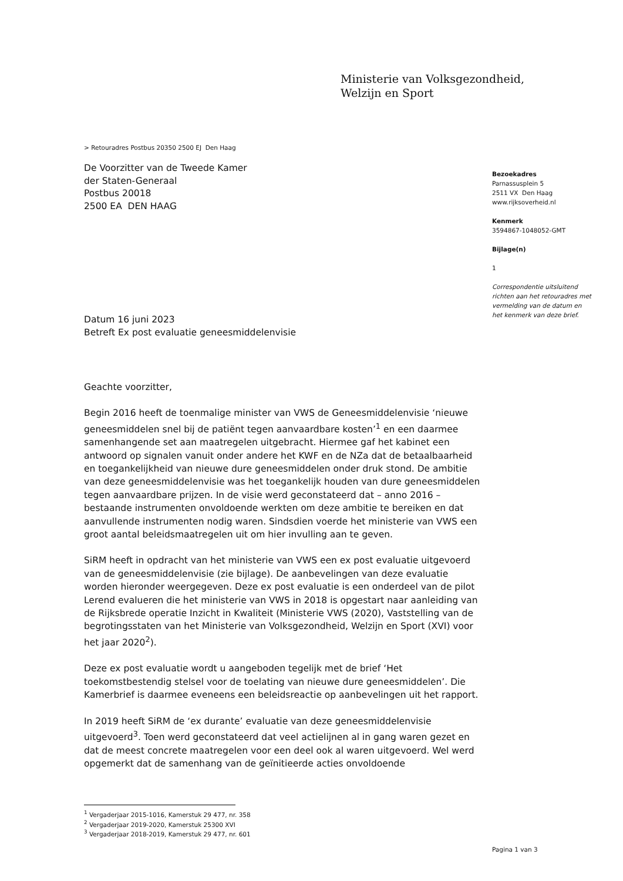Ministerie van Volksgezondheid,
Welzijn en Sport
> Retouradres Postbus 20350 2500 EJ Den Haag
De Voorzitter van de Tweede Kamer
der Staten-Generaal
Postbus 20018
2500 EA DEN HAAG
Bezoekadres
Parnassusplein 5
2511 VX Den Haag
www.rijksoverheid.nl
Kenmerk
3594867-1048052-GMT
Bijlage(n)
1
Correspondentie uitsluitend richten aan het retouradres met vermelding van de datum en het kenmerk van deze brief.
Datum 16 juni 2023
Betreft Ex post evaluatie geneesmiddelenvisie
Geachte voorzitter,
Begin 2016 heeft de toenmalige minister van VWS de Geneesmiddelenvisie ‘nieuwe geneesmiddelen snel bij de patiënt tegen aanvaardbare kosten’<sup>1</sup> en een daarmee samenhangende set aan maatregelen uitgebracht. Hiermee gaf het kabinet een antwoord op signalen vanuit onder andere het KWF en de NZa dat de betaalbaarheid en toegankelijkheid van nieuwe dure geneesmiddelen onder druk stond. De ambitie van deze geneesmiddelenvisie was het toegankelijk houden van dure geneesmiddelen tegen aanvaardbare prijzen. In de visie werd geconstateerd dat – anno 2016 – bestaande instrumenten onvoldoende werkten om deze ambitie te bereiken en dat aanvullende instrumenten nodig waren. Sindsdien voerde het ministerie van VWS een groot aantal beleidsmaatregelen uit om hier invulling aan te geven.
SiRM heeft in opdracht van het ministerie van VWS een ex post evaluatie uitgevoerd van de geneesmiddelenvisie (zie bijlage). De aanbevelingen van deze evaluatie worden hieronder weergegeven. Deze ex post evaluatie is een onderdeel van de pilot Lerend evalueren die het ministerie van VWS in 2018 is opgestart naar aanleiding van de Rijksbrede operatie Inzicht in Kwaliteit (Ministerie VWS (2020), Vaststelling van de begrotingsstaten van het Ministerie van Volksgezondheid, Welzijn en Sport (XVI) voor het jaar 2020<sup>2</sup>).
Deze ex post evaluatie wordt u aangeboden tegelijk met de brief ‘Het toekomstbestendig stelsel voor de toelating van nieuwe dure geneesmiddelen’. Die Kamerbrief is daarmee eveneens een beleidsreactie op aanbevelingen uit het rapport.
In 2019 heeft SiRM de ‘ex durante’ evaluatie van deze geneesmiddelenvisie uitgevoerd<sup>3</sup>. Toen werd geconstateerd dat veel actielijnen al in gang waren gezet en dat de meest concrete maatregelen voor een deel ook al waren uitgevoerd. Wel werd opgemerkt dat de samenhang van de geïnitieerde acties onvoldoende
<sup>1</sup> Vergaderjaar 2015-1016, Kamerstuk 29 477, nr. 358
<sup>2</sup> Vergaderjaar 2019-2020, Kamerstuk 25300 XVI
<sup>3</sup> Vergaderjaar 2018-2019, Kamerstuk 29 477, nr. 601
Pagina 1 van 3